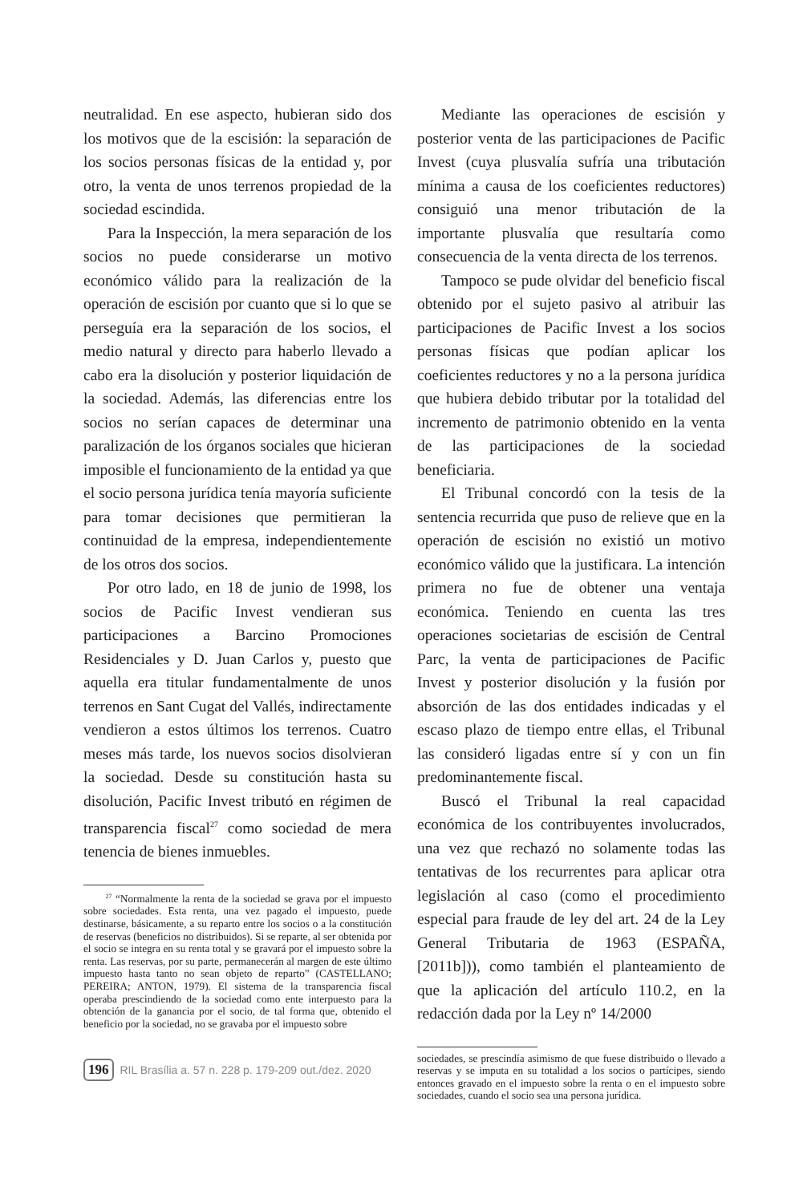neutralidad. En ese aspecto, hubieran sido dos los motivos que de la escisión: la separación de los socios personas físicas de la entidad y, por otro, la venta de unos terrenos propiedad de la sociedad escindida.
Para la Inspección, la mera separación de los socios no puede considerarse un motivo económico válido para la realización de la operación de escisión por cuanto que si lo que se perseguía era la separación de los socios, el medio natural y directo para haberlo llevado a cabo era la disolución y posterior liquidación de la sociedad. Además, las diferencias entre los socios no serían capaces de determinar una paralización de los órganos sociales que hicieran imposible el funcionamiento de la entidad ya que el socio persona jurídica tenía mayoría suficiente para tomar decisiones que permitieran la continuidad de la empresa, independientemente de los otros dos socios.
Por otro lado, en 18 de junio de 1998, los socios de Pacific Invest vendieran sus participaciones a Barcino Promociones Residenciales y D. Juan Carlos y, puesto que aquella era titular fundamentalmente de unos terrenos en Sant Cugat del Vallés, indirectamente vendieron a estos últimos los terrenos. Cuatro meses más tarde, los nuevos socios disolvieran la sociedad. Desde su constitución hasta su disolución, Pacific Invest tributó en régimen de transparencia fiscal<sup>27</sup> como sociedad de mera tenencia de bienes inmuebles.
<sup>27</sup> “Normalmente la renta de la sociedad se grava por el impuesto sobre sociedades. Esta renta, una vez pagado el impuesto, puede destinarse, básicamente, a su reparto entre los socios o a la constitución de reservas (beneficios no distribuidos). Si se reparte, al ser obtenida por el socio se integra en su renta total y se gravará por el impuesto sobre la renta. Las reservas, por su parte, permanecerán al margen de este último impuesto hasta tanto no sean objeto de reparto” (CASTELLANO; PEREIRA; ANTON, 1979). El sistema de la transparencia fiscal operaba prescindiendo de la sociedad como ente interpuesto para la obtención de la ganancia por el socio, de tal forma que, obtenido el beneficio por la sociedad, no se gravaba por el impuesto sobre
Mediante las operaciones de escisión y posterior venta de las participaciones de Pacific Invest (cuya plusvalía sufría una tributación mínima a causa de los coeficientes reductores) consiguió una menor tributación de la importante plusvalía que resultaría como consecuencia de la venta directa de los terrenos.
Tampoco se pude olvidar del beneficio fiscal obtenido por el sujeto pasivo al atribuir las participaciones de Pacific Invest a los socios personas físicas que podían aplicar los coeficientes reductores y no a la persona jurídica que hubiera debido tributar por la totalidad del incremento de patrimonio obtenido en la venta de las participaciones de la sociedad beneficiaria.
El Tribunal concordó con la tesis de la sentencia recurrida que puso de relieve que en la operación de escisión no existió un motivo económico válido que la justificara. La intención primera no fue de obtener una ventaja económica. Teniendo en cuenta las tres operaciones societarias de escisión de Central Parc, la venta de participaciones de Pacific Invest y posterior disolución y la fusión por absorción de las dos entidades indicadas y el escaso plazo de tiempo entre ellas, el Tribunal las consideró ligadas entre sí y con un fin predominantemente fiscal.
Buscó el Tribunal la real capacidad económica de los contribuyentes involucrados, una vez que rechazó no solamente todas las tentativas de los recurrentes para aplicar otra legislación al caso (como el procedimiento especial para fraude de ley del art. 24 de la Ley General Tributaria de 1963 (ESPAÑA, [2011b])), como también el planteamiento de que la aplicación del artículo 110.2, en la redacción dada por la Ley nº 14/2000
sociedades, se prescindía asimismo de que fuese distribuido o llevado a reservas y se imputa en su totalidad a los socios o partícipes, siendo entonces gravado en el impuesto sobre la renta o en el impuesto sobre sociedades, cuando el socio sea una persona jurídica.
196 RIL Brasília a. 57 n. 228 p. 179-209 out./dez. 2020